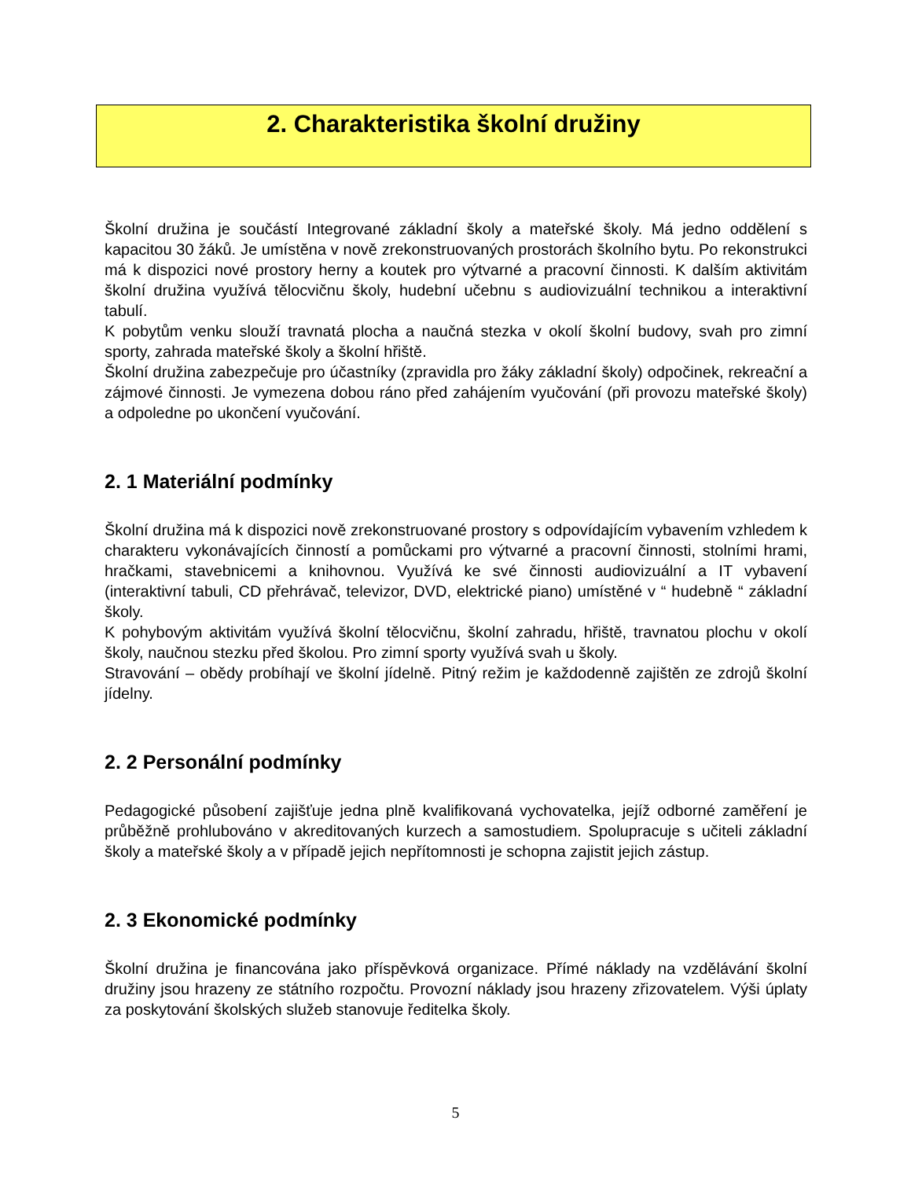2. Charakteristika školní družiny
Školní družina je součástí Integrované základní školy a mateřské školy. Má jedno oddělení s kapacitou 30 žáků. Je umístěna v nově zrekonstruovaných prostorách školního bytu. Po rekonstrukci má k dispozici nové prostory herny a koutek pro výtvarné a pracovní činnosti. K dalším aktivitám školní družina využívá tělocvičnu školy, hudební učebnu s audiovizuální technikou a interaktivní tabulí.
K pobytům venku slouží travnatá plocha a naučná stezka v okolí školní budovy, svah pro zimní sporty, zahrada mateřské školy a školní hřiště.
Školní družina zabezpečuje pro účastníky (zpravidla pro žáky základní školy) odpočinek, rekreační a zájmové činnosti. Je vymezena dobou ráno před zahájením vyučování (při provozu mateřské školy) a odpoledne po ukončení vyučování.
2. 1 Materiální podmínky
Školní družina má k dispozici nově zrekonstruované prostory s odpovídajícím vybavením vzhledem k charakteru vykonávajících činností a pomůckami pro výtvarné a pracovní činnosti, stolními hrami, hračkami, stavebnicemi a knihovnou. Využívá ke své činnosti audiovizuální a IT vybavení (interaktivní tabuli, CD přehrávač, televizor, DVD, elektrické piano) umístěné v “ hudebně “ základní školy.
K pohybovým aktivitám využívá školní tělocvičnu, školní zahradu, hřiště, travnatou plochu v okolí školy, naučnou stezku před školou. Pro zimní sporty využívá svah u školy.
Stravování – obědy probíhají ve školní jídelně. Pitný režim je každodenně zajištěn ze zdrojů školní jídelny.
2. 2 Personální podmínky
Pedagogické působení zajišťuje jedna plně kvalifikovaná vychovatelka, jejíž odborné zaměření je průběžně prohlubováno v akreditovaných kurzech a samostudiem. Spolupracuje s učiteli základní školy a mateřské školy a v případě jejich nepřítomnosti je schopna zajistit jejich zástup.
2. 3 Ekonomické podmínky
Školní družina je financována jako příspěvková organizace. Přímé náklady na vzdělávání školní družiny jsou hrazeny ze státního rozpočtu. Provozní náklady jsou hrazeny zřizovatelem. Výši úplaty za poskytování školských služeb stanovuje ředitelka školy.
5